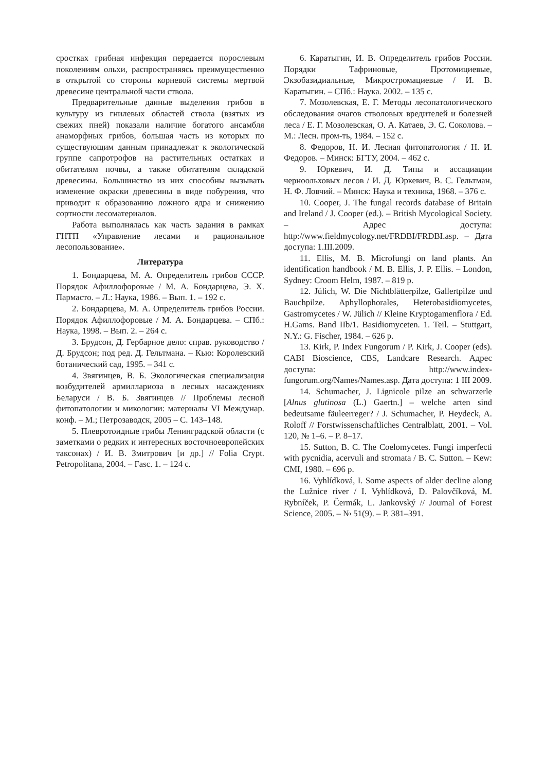сростках грибная инфекция передается порослевым поколениям ольхи, распространяясь преимущественно в открытой со стороны корневой системы мертвой древесине центральной части ствола.
Предварительные данные выделения грибов в культуру из гнилевых областей ствола (взятых из свежих пней) показали наличие богатого ансамбля анаморфных грибов, большая часть из которых по существующим данным принадлежат к экологической группе сапротрофов на растительных остатках и обитателям почвы, а также обитателям складской древесины. Большинство из них способны вызывать изменение окраски древесины в виде побурения, что приводит к образованию ложного ядра и снижению сортности лесоматериалов.
Работа выполнялась как часть задания в рамках ГНТП «Управление лесами и рациональное лесопользование».
Литература
1. Бондарцева, М. А. Определитель грибов СССР. Порядок Афиллофоровые / М. А. Бондарцева, Э. Х. Пармасто. – Л.: Наука, 1986. – Вып. 1. – 192 с.
2. Бондарцева, М. А. Определитель грибов России. Порядок Афиллофоровые / М. А. Бондарцева. – СПб.: Наука, 1998. – Вып. 2. – 264 с.
3. Брудсон, Д. Гербарное дело: справ. руководство / Д. Брудсон; под ред. Д. Гельтмана. – Кью: Королевский ботанический сад, 1995. – 341 с.
4. Звягинцев, В. Б. Экологическая специализация возбудителей армиллариоза в лесных насаждениях Беларуси / В. Б. Звягинцев // Проблемы лесной фитопатологии и микологии: материалы VI Междунар. конф. – М.; Петрозаводск, 2005 – С. 143–148.
5. Плевротоидные грибы Ленинградской области (с заметками о редких и интересных восточноевропейских таксонах) / И. В. Змитрович [и др.] // Folia Crypt. Petropolitana, 2004. – Fasc. 1. – 124 с.
6. Каратыгин, И. В. Определитель грибов России. Порядки Тафриновые, Протомициевые, Экзобазидиальные, Микростромациевые / И. В. Каратыгин. – СПб.: Наука. 2002. – 135 с.
7. Мозолевская, Е. Г. Методы лесопатологического обследования очагов стволовых вредителей и болезней леса / Е. Г. Мозолевская, О. А. Катаев, Э. С. Соколова. – М.: Лесн. пром-ть, 1984. – 152 с.
8. Федоров, Н. И. Лесная фитопатология / Н. И. Федоров. – Минск: БГТУ, 2004. – 462 с.
9. Юркевич, И. Д. Типы и ассациации черноольховых лесов / И. Д. Юркевич, В. С. Гельтман, Н. Ф. Ловчий. – Минск: Наука и техника, 1968. – 376 с.
10. Cooper, J. The fungal records database of Britain and Ireland / J. Cooper (ed.). – British Mycological Society. – Адрес доступа: http://www.fieldmycology.net/FRDBI/FRDBI.asp. – Дата доступа: 1.III.2009.
11. Ellis, M. B. Microfungi on land plants. An identification handbook / M. B. Ellis, J. P. Ellis. – London, Sydney: Croom Helm, 1987. – 819 p.
12. Jülich, W. Die Nichtblätterpilze, Gallertpilze und Bauchpilze. Aphyllophorales, Heterobasidiomycetes, Gastromycetes / W. Jülich // Kleine Kryptogamenflora / Ed. H.Gams. Band IIb/1. Basidiomyceten. 1. Teil. – Stuttgart, N.Y.: G. Fischer, 1984. – 626 p.
13. Kirk, P. Index Fungorum / P. Kirk, J. Cooper (eds). CABI Bioscience, CBS, Landcare Research. Адрес доступа: http://www.index-fungorum.org/Names/Names.asp. Дата доступа: 1 III 2009.
14. Schumacher, J. Lignicole pilze an schwarzerle [Alnus glutinosa (L.) Gaertn.] – welche arten sind bedeutsame fäuleerreger? / J. Schumacher, P. Heydeck, A. Roloff // Forstwissenschaftliches Centralblatt, 2001. – Vol. 120, № 1–6. – P. 8–17.
15. Sutton, B. C. The Coelomycetes. Fungi imperfecti with pycnidia, acervuli and stromata / B. C. Sutton. – Kew: CMI, 1980. – 696 p.
16. Vyhlídková, I. Some aspects of alder decline along the Lužnice river / I. Vyhlídková, D. Palovčíková, M. Rybníček, P. Čermák, L. Jankovský // Journal of Forest Science, 2005. – № 51(9). – P. 381–391.